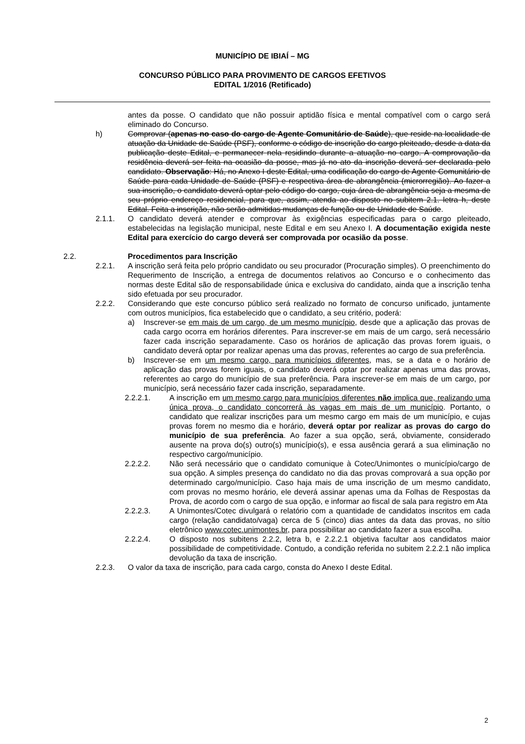MUNICÍPIO DE IBIAÍ – MG
CONCURSO PÚBLICO PARA PROVIMENTO DE CARGOS EFETIVOS
EDITAL 1/2016 (Retificado)
antes da posse. O candidato que não possuir aptidão física e mental compatível com o cargo será eliminado do Concurso.
h) Comprovar (apenas no caso do cargo de Agente Comunitário de Saúde), que reside na localidade de atuação da Unidade de Saúde (PSF), conforme o código de inscrição do cargo pleiteado, desde a data da publicação deste Edital, e permanecer nela residindo durante a atuação no cargo. A comprovação da residência deverá ser feita na ocasião da posse, mas já no ato da inscrição deverá ser declarada pelo candidato. Observação: Há, no Anexo I deste Edital, uma codificação do cargo de Agente Comunitário de Saúde para cada Unidade de Saúde (PSF) e respectiva área de abrangência (microrregião). Ao fazer a sua inscrição, o candidato deverá optar pelo código do cargo, cuja área de abrangência seja a mesma de seu próprio endereço residencial, para que, assim, atenda ao disposto no subitem 2.1. letra h, deste Edital. Feita a inscrição, não serão admitidas mudanças de função ou de Unidade de Saúde.
2.1.1. O candidato deverá atender e comprovar às exigências especificadas para o cargo pleiteado, estabelecidas na legislação municipal, neste Edital e em seu Anexo I. A documentação exigida neste Edital para exercício do cargo deverá ser comprovada por ocasião da posse.
2.2. Procedimentos para Inscrição
2.2.1. A inscrição será feita pelo próprio candidato ou seu procurador (Procuração simples). O preenchimento do Requerimento de Inscrição, a entrega de documentos relativos ao Concurso e o conhecimento das normas deste Edital são de responsabilidade única e exclusiva do candidato, ainda que a inscrição tenha sido efetuada por seu procurador.
2.2.2. Considerando que este concurso público será realizado no formato de concurso unificado, juntamente com outros municípios, fica estabelecido que o candidato, a seu critério, poderá:
a) Inscrever-se em mais de um cargo, de um mesmo município, desde que a aplicação das provas de cada cargo ocorra em horários diferentes. Para inscrever-se em mais de um cargo, será necessário fazer cada inscrição separadamente. Caso os horários de aplicação das provas forem iguais, o candidato deverá optar por realizar apenas uma das provas, referentes ao cargo de sua preferência.
b) Inscrever-se em um mesmo cargo, para municípios diferentes, mas, se a data e o horário de aplicação das provas forem iguais, o candidato deverá optar por realizar apenas uma das provas, referentes ao cargo do município de sua preferência. Para inscrever-se em mais de um cargo, por município, será necessário fazer cada inscrição, separadamente.
2.2.2.1. A inscrição em um mesmo cargo para municípios diferentes não implica que, realizando uma única prova, o candidato concorrerá às vagas em mais de um município. Portanto, o candidato que realizar inscrições para um mesmo cargo em mais de um município, e cujas provas forem no mesmo dia e horário, deverá optar por realizar as provas do cargo do município de sua preferência. Ao fazer a sua opção, será, obviamente, considerado ausente na prova do(s) outro(s) município(s), e essa ausência gerará a sua eliminação no respectivo cargo/município.
2.2.2.2. Não será necessário que o candidato comunique à Cotec/Unimontes o município/cargo de sua opção. A simples presença do candidato no dia das provas comprovará a sua opção por determinado cargo/município. Caso haja mais de uma inscrição de um mesmo candidato, com provas no mesmo horário, ele deverá assinar apenas uma da Folhas de Respostas da Prova, de acordo com o cargo de sua opção, e informar ao fiscal de sala para registro em Ata
2.2.2.3. A Unimontes/Cotec divulgará o relatório com a quantidade de candidatos inscritos em cada cargo (relação candidato/vaga) cerca de 5 (cinco) dias antes da data das provas, no sítio eletrônico www.cotec.unimontes.br, para possibilitar ao candidato fazer a sua escolha.
2.2.2.4. O disposto nos subitens 2.2.2, letra b, e 2.2.2.1 objetiva facultar aos candidatos maior possibilidade de competitividade. Contudo, a condição referida no subitem 2.2.2.1 não implica devolução da taxa de inscrição.
2.2.3. O valor da taxa de inscrição, para cada cargo, consta do Anexo I deste Edital.
2